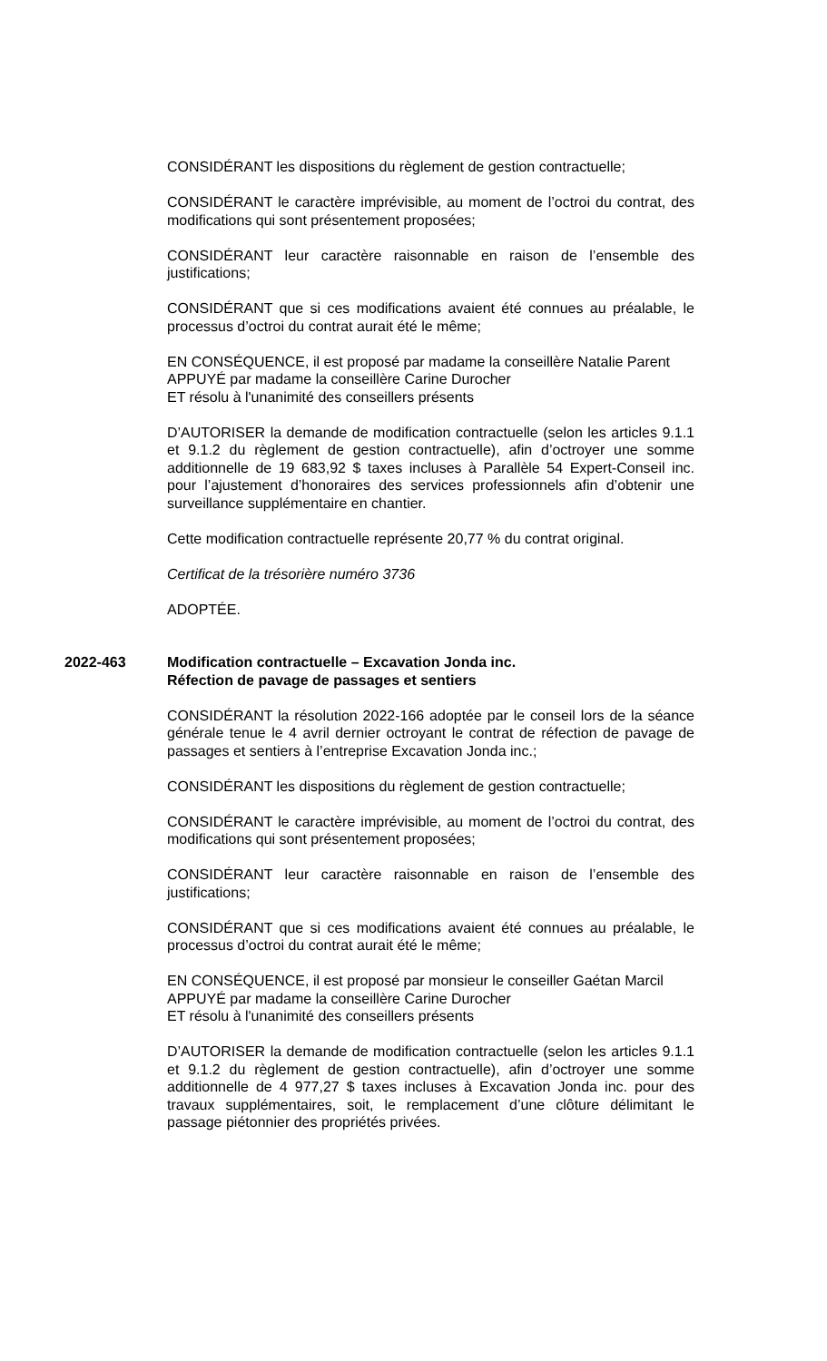CONSIDÉRANT les dispositions du règlement de gestion contractuelle;
CONSIDÉRANT le caractère imprévisible, au moment de l’octroi du contrat, des modifications qui sont présentement proposées;
CONSIDÉRANT leur caractère raisonnable en raison de l’ensemble des justifications;
CONSIDÉRANT que si ces modifications avaient été connues au préalable, le processus d’octroi du contrat aurait été le même;
EN CONSÉQUENCE, il est proposé par madame la conseillère Natalie Parent
APPUYÉ par madame la conseillère Carine Durocher
ET résolu à l'unanimité des conseillers présents
D’AUTORISER la demande de modification contractuelle (selon les articles 9.1.1 et 9.1.2 du règlement de gestion contractuelle), afin d’octroyer une somme additionnelle de 19 683,92 $ taxes incluses à Parallèle 54 Expert-Conseil inc. pour l’ajustement d’honoraires des services professionnels afin d’obtenir une surveillance supplémentaire en chantier.
Cette modification contractuelle représente 20,77 % du contrat original.
Certificat de la trésorière numéro 3736
ADOPTÉE.
2022-463 Modification contractuelle – Excavation Jonda inc.
Réfection de pavage de passages et sentiers
CONSIDÉRANT la résolution 2022-166 adoptée par le conseil lors de la séance générale tenue le 4 avril dernier octroyant le contrat de réfection de pavage de passages et sentiers à l’entreprise Excavation Jonda inc.;
CONSIDÉRANT les dispositions du règlement de gestion contractuelle;
CONSIDÉRANT le caractère imprévisible, au moment de l’octroi du contrat, des modifications qui sont présentement proposées;
CONSIDÉRANT leur caractère raisonnable en raison de l’ensemble des justifications;
CONSIDÉRANT que si ces modifications avaient été connues au préalable, le processus d’octroi du contrat aurait été le même;
EN CONSÉQUENCE, il est proposé par monsieur le conseiller Gaétan Marcil
APPUYÉ par madame la conseillère Carine Durocher
ET résolu à l'unanimité des conseillers présents
D’AUTORISER la demande de modification contractuelle (selon les articles 9.1.1 et 9.1.2 du règlement de gestion contractuelle), afin d’octroyer une somme additionnelle de 4 977,27 $ taxes incluses à Excavation Jonda inc. pour des travaux supplémentaires, soit, le remplacement d’une clôture délimitant le passage piétonnier des propriétés privées.